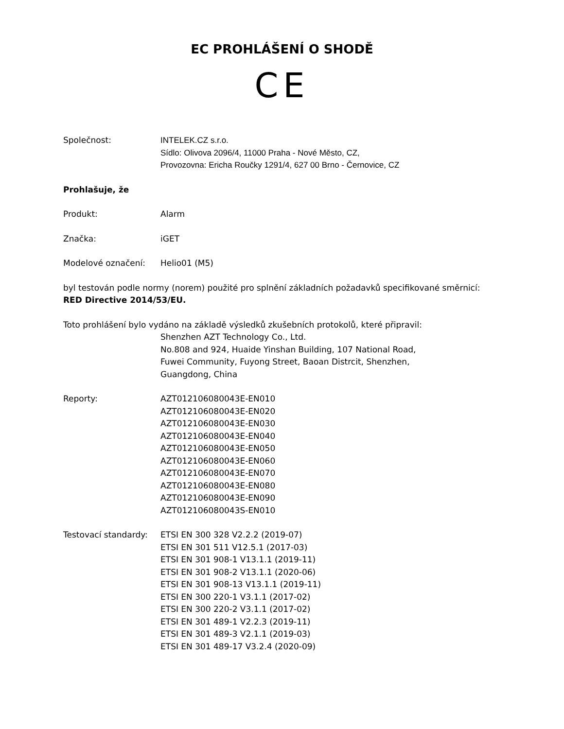EC PROHLÁŠENÍ O SHODĚ
CE
Společnost: INTELEK.CZ s.r.o.
Sídlo: Olivova 2096/4, 11000 Praha - Nové Město, CZ,
Provozovna: Ericha Roučky 1291/4, 627 00 Brno - Černovice, CZ
Prohlašuje, že
Produkt: Alarm
Značka: iGET
Modelové označení: Helio01 (M5)
byl testován podle normy (norem) použité pro splnění základních požadavků specifikované směrnicí: RED Directive 2014/53/EU.
Toto prohlášení bylo vydáno na základě výsledků zkušebních protokolů, které připravil:
Shenzhen AZT Technology Co., Ltd.
No.808 and 924, Huaide Yinshan Building, 107 National Road,
Fuwei Community, Fuyong Street, Baoan Distrcit, Shenzhen,
Guangdong, China
Reporty: AZT012106080043E-EN010
AZT012106080043E-EN020
AZT012106080043E-EN030
AZT012106080043E-EN040
AZT012106080043E-EN050
AZT012106080043E-EN060
AZT012106080043E-EN070
AZT012106080043E-EN080
AZT012106080043E-EN090
AZT012106080043S-EN010
Testovací standardy:
ETSI EN 300 328 V2.2.2 (2019-07)
ETSI EN 301 511 V12.5.1 (2017-03)
ETSI EN 301 908-1 V13.1.1 (2019-11)
ETSI EN 301 908-2 V13.1.1 (2020-06)
ETSI EN 301 908-13 V13.1.1 (2019-11)
ETSI EN 300 220-1 V3.1.1 (2017-02)
ETSI EN 300 220-2 V3.1.1 (2017-02)
ETSI EN 301 489-1 V2.2.3 (2019-11)
ETSI EN 301 489-3 V2.1.1 (2019-03)
ETSI EN 301 489-17 V3.2.4 (2020-09)